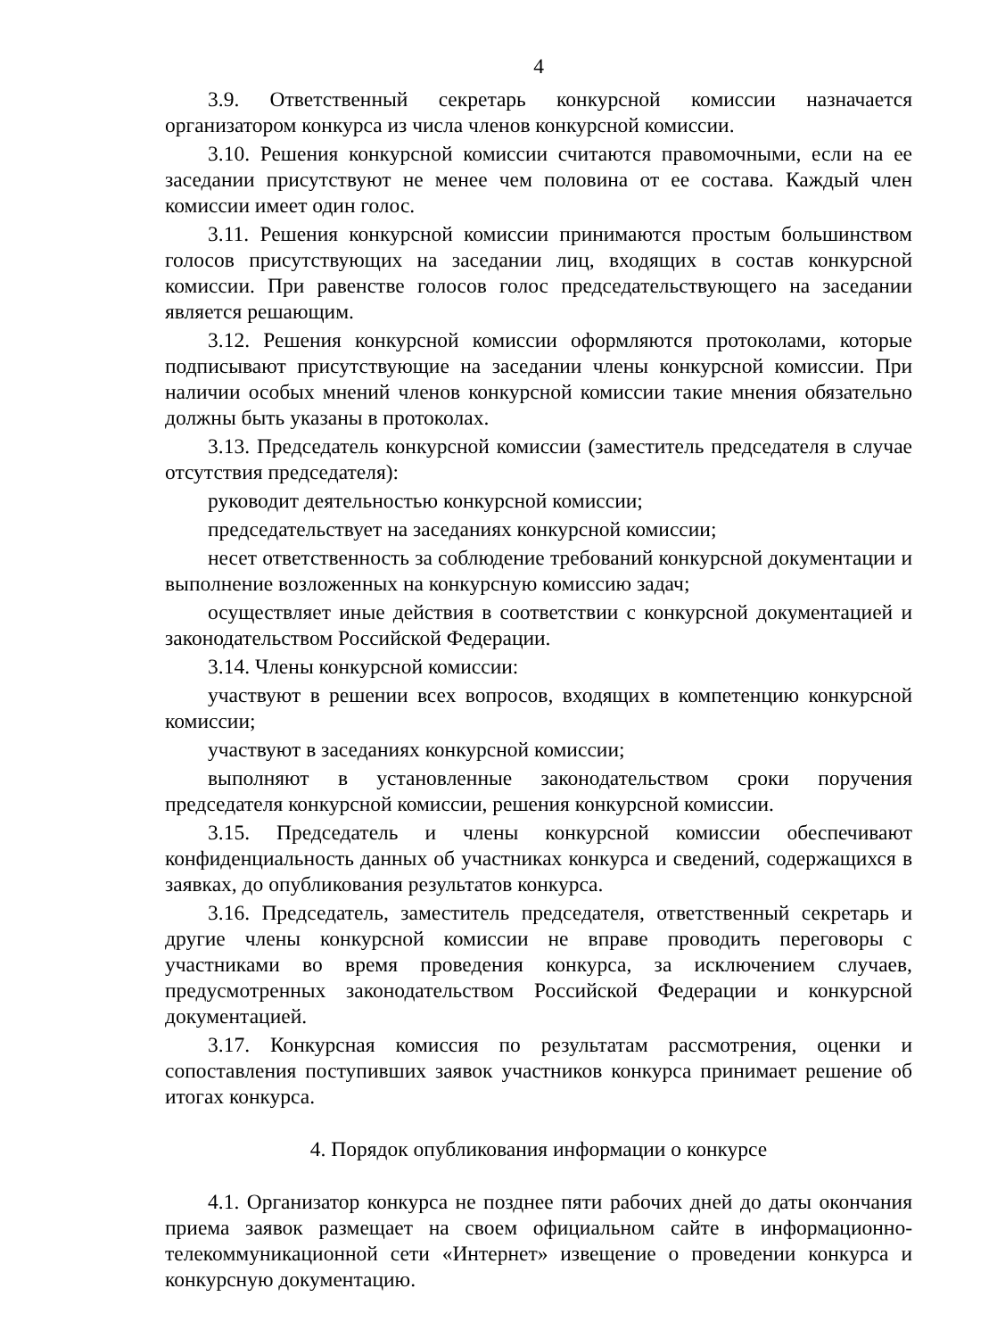4
3.9. Ответственный секретарь конкурсной комиссии назначается организатором конкурса из числа членов конкурсной комиссии.
3.10. Решения конкурсной комиссии считаются правомочными, если на ее заседании присутствуют не менее чем половина от ее состава. Каждый член комиссии имеет один голос.
3.11. Решения конкурсной комиссии принимаются простым большинством голосов присутствующих на заседании лиц, входящих в состав конкурсной комиссии. При равенстве голосов голос председательствующего на заседании является решающим.
3.12. Решения конкурсной комиссии оформляются протоколами, которые подписывают присутствующие на заседании члены конкурсной комиссии. При наличии особых мнений членов конкурсной комиссии такие мнения обязательно должны быть указаны в протоколах.
3.13. Председатель конкурсной комиссии (заместитель председателя в случае отсутствия председателя):
руководит деятельностью конкурсной комиссии;
председательствует на заседаниях конкурсной комиссии;
несет ответственность за соблюдение требований конкурсной документации и выполнение возложенных на конкурсную комиссию задач;
осуществляет иные действия в соответствии с конкурсной документацией и законодательством Российской Федерации.
3.14. Члены конкурсной комиссии:
участвуют в решении всех вопросов, входящих в компетенцию конкурсной комиссии;
участвуют в заседаниях конкурсной комиссии;
выполняют в установленные законодательством сроки поручения председателя конкурсной комиссии, решения конкурсной комиссии.
3.15. Председатель и члены конкурсной комиссии обеспечивают конфиденциальность данных об участниках конкурса и сведений, содержащихся в заявках, до опубликования результатов конкурса.
3.16. Председатель, заместитель председателя, ответственный секретарь и другие члены конкурсной комиссии не вправе проводить переговоры с участниками во время проведения конкурса, за исключением случаев, предусмотренных законодательством Российской Федерации и конкурсной документацией.
3.17. Конкурсная комиссия по результатам рассмотрения, оценки и сопоставления поступивших заявок участников конкурса принимает решение об итогах конкурса.
4. Порядок опубликования информации о конкурсе
4.1. Организатор конкурса не позднее пяти рабочих дней до даты окончания приема заявок размещает на своем официальном сайте в информационно-телекоммуникационной сети «Интернет» извещение о проведении конкурса и конкурсную документацию.